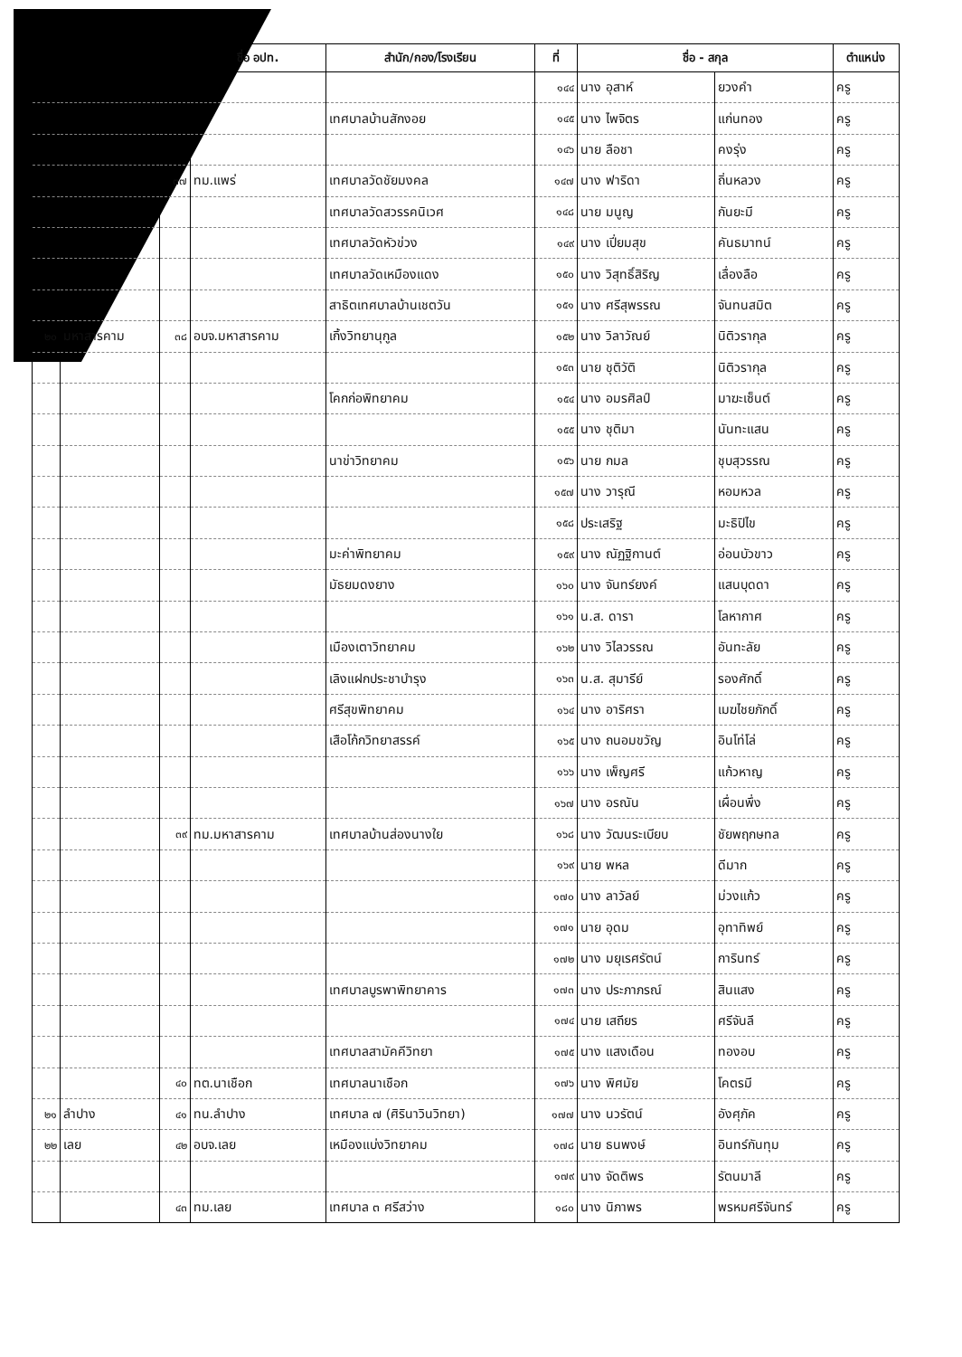| | | | ชื่อ อปท. | สำนัก/กอง/โรงเรียน | ที่ | ชื่อ - สกุล | | ตำแหน่ง |
| --- | --- | --- | --- | --- | --- | --- | --- | --- |
| | | | | | ๑๔๔ | นาง อุสาห์ | ยวงคำ | ครู |
| | | | | เทศบาลบ้านสักงอย | ๑๔๕ | นาง ไพจิตร | แก่นทอง | ครู |
| | | | | | ๑๔๖ | นาย ลือชา | คงรุ่ง | ครู |
| | | ๓๗ | ทม.แพร่ | เทศบาลวัดชัยมงคล | ๑๔๗ | นาง ฟาริดา | ถิ่นหลวง | ครู |
| | | | | เทศบาลวัดสวรรคนิเวศ | ๑๔๘ | นาย มนูญ | กันยะมี | ครู |
| | | | | เทศบาลวัดหัวข่วง | ๑๔๙ | นาง เปี่ยมสุข | คันธมาทน์ | ครู |
| | | | | เทศบาลวัดเหมืองแดง | ๑๕๐ | นาง วิสุทธิ์สิริญ | เลื่องลือ | ครู |
| | | | | สาธิตเทศบาลบ้านเชตวัน | ๑๕๑ | นาง ศรีสุพรรณ | จันทนสมิต | ครู |
| ๒๐ | มหาสารคาม | ๓๘ | อบจ.มหาสารคาม | เกิ้งวิทยานุกูล | ๑๕๒ | นาง วิลาวัณย์ | นิติวรากุล | ครู |
| | | | | | ๑๕๓ | นาย ชุติวัติ | นิติวรากุล | ครู |
| | | | | โคกก่อพิทยาคม | ๑๕๔ | นาง อมรศิลป์ | มาฆะเซ็นต์ | ครู |
| | | | | | ๑๕๕ | นาง ชุติมา | นันทะแสน | ครู |
| | | | | นาข่าวิทยาคม | ๑๕๖ | นาย กมล | ชุบสุวรรณ | ครู |
| | | | | | ๑๕๗ | นาง วารุณี | หอมหวล | ครู |
| | | | | | ๑๕๘ | ประเสริฐ | มะธิปิไข | ครู |
| | | | | มะค่าพิทยาคม | ๑๕๙ | นาง ณัฏฐิกานต์ | อ่อนบัวขาว | ครู |
| | | | | มัธยมดงยาง | ๑๖๐ | นาง จันทร์ยงค์ | แสนบุดดา | ครู |
| | | | | | ๑๖๑ | น.ส. ดารา | โลหากาศ | ครู |
| | | | | เมืองเตาวิทยาคม | ๑๖๒ | นาง วิไลวรรณ | อันทะลัย | ครู |
| | | | | เลิงแฝกประชาบำรุง | ๑๖๓ | น.ส. สุมารีย์ | รองศักดิ์ | ครู |
| | | | | ศรีสุขพิทยาคม | ๑๖๔ | นาง อาริศรา | เมฆไชยภักดิ์ | ครู |
| | | | | เสือโก้กวิทยาสรรค์ | ๑๖๕ | นาง ถนอมขวัญ | อินโท่โล่ | ครู |
| | | | | | ๑๖๖ | นาง เพ็ญศรี | แก้วหาญ | ครู |
| | | | | | ๑๖๗ | นาง อรณัน | เผื่อนพึ่ง | ครู |
| | | ๓๙ | ทม.มหาสารคาม | เทศบาลบ้านส่องนางใย | ๑๖๘ | นาง วัฒนระเบียบ | ชัยพฤกษทล | ครู |
| | | | | | ๑๖๙ | นาย พหล | ดีมาก | ครู |
| | | | | | ๑๗๐ | นาง ลาวัลย์ | ม่วงแก้ว | ครู |
| | | | | | ๑๗๑ | นาย อุดม | อุทาทิพย์ | ครู |
| | | | | | ๑๗๒ | นาง มยุเรศรัตน์ | การินทร์ | ครู |
| | | | | เทศบาลบูรพาพิทยาคาร | ๑๗๓ | นาง ประภาภรณ์ | สินแสง | ครู |
| | | | | | ๑๗๔ | นาย เสถียร | ศรีจันลี | ครู |
| | | | | เทศบาลสามัคคีวิทยา | ๑๗๕ | นาง แสงเดือน | ทองอบ | ครู |
| | | ๔๐ | ทต.นาเชือก | เทศบาลนาเชือก | ๑๗๖ | นาง พิศมัย | โคตรมี | ครู |
| ๒๑ | ลำปาง | ๔๑ | ทน.ลำปาง | เทศบาล ๗ (ศิรินาวินวิทยา) | ๑๗๗ | นาง นวรัตน์ | อังศุภัค | ครู |
| ๒๒ | เลย | ๔๒ | อบจ.เลย | เหมืองแบ่งวิทยาคม | ๑๗๘ | นาย ธนพงษ์ | อินทร์กันทุม | ครู |
| | | | | | ๑๗๙ | นาง จัดติพร | รัตนมาลี | ครู |
| | | ๔๓ | ทม.เลย | เทศบาล ๓ ศรีสว่าง | ๑๘๐ | นาง นิภาพร | พรหมศรีจันทร์ | ครู |